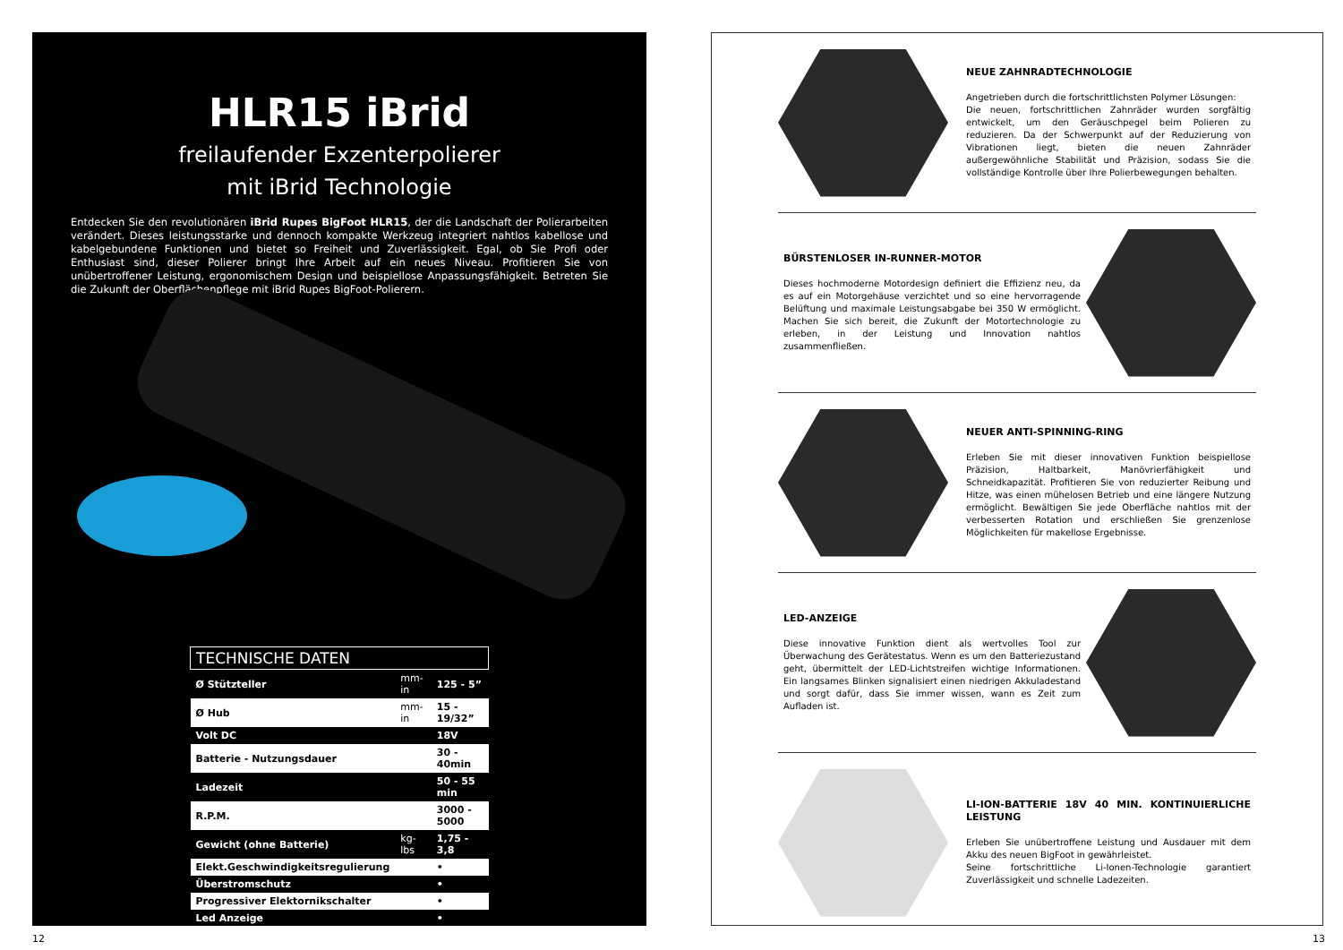HLR15 iBrid
freilaufender Exzenterpolierer
mit iBrid Technologie
Entdecken Sie den revolutionären iBrid Rupes BigFoot HLR15, der die Landschaft der Polierarbeiten verändert. Dieses leistungsstarke und dennoch kompakte Werkzeug integriert nahtlos kabellose und kabelgebundene Funktionen und bietet so Freiheit und Zuverlässigkeit. Egal, ob Sie Profi oder Enthusiast sind, dieser Polierer bringt Ihre Arbeit auf ein neues Niveau. Profitieren Sie von unübertroffener Leistung, ergonomischem Design und beispiellose Anpassungsfähigkeit. Betreten Sie die Zukunft der Oberflächenpflege mit iBrid Rupes BigFoot-Polierern.
| TECHNISCHE DATEN | | |
| --- | --- | --- |
| Ø Stützteller | mm-in | 125 - 5” |
| Ø Hub | mm-in | 15 - 19/32” |
| Volt DC | | 18V |
| Batterie - Nutzungsdauer | | 30 - 40min |
| Ladezeit | | 50 - 55 min |
| R.P.M. | | 3000 - 5000 |
| Gewicht (ohne Batterie) | kg-lbs | 1,75 - 3,8 |
| Elekt.Geschwindigkeitsregulierung | | • |
| Überstromschutz | | • |
| Progressiver Elektornikschalter | | • |
| Led Anzeige | | • |
NEUE ZAHNRADTECHNOLOGIE
Angetrieben durch die fortschrittlichsten Polymer Lösungen:
Die neuen, fortschrittlichen Zahnräder wurden sorgfältig entwickelt, um den Geräuschpegel beim Polieren zu reduzieren. Da der Schwerpunkt auf der Reduzierung von Vibrationen liegt, bieten die neuen Zahnräder außergewöhnliche Stabilität und Präzision, sodass Sie die vollständige Kontrolle über Ihre Polierbewegungen behalten.
BÜRSTENLOSER IN-RUNNER-MOTOR
Dieses hochmoderne Motordesign definiert die Effizienz neu, da es auf ein Motorgehäuse verzichtet und so eine hervorragende Belüftung und maximale Leistungsabgabe bei 350 W ermöglicht. Machen Sie sich bereit, die Zukunft der Motortechnologie zu erleben, in der Leistung und Innovation nahtlos zusammenfließen.
NEUER ANTI-SPINNING-RING
Erleben Sie mit dieser innovativen Funktion beispiellose Präzision, Haltbarkeit, Manövrierfähigkeit und Schneidkapazität. Profitieren Sie von reduzierter Reibung und Hitze, was einen mühelosen Betrieb und eine längere Nutzung ermöglicht. Bewältigen Sie jede Oberfläche nahtlos mit der verbesserten Rotation und erschließen Sie grenzenlose Möglichkeiten für makellose Ergebnisse.
LED-ANZEIGE
Diese innovative Funktion dient als wertvolles Tool zur Überwachung des Gerätestatus. Wenn es um den Batteriezustand geht, übermittelt der LED-Lichtstreifen wichtige Informationen. Ein langsames Blinken signalisiert einen niedrigen Akkuladestand und sorgt dafür, dass Sie immer wissen, wann es Zeit zum Aufladen ist.
LI-ION-BATTERIE 18V 40 MIN. KONTINUIERLICHE LEISTUNG
Erleben Sie unübertroffene Leistung und Ausdauer mit dem Akku des neuen BigFoot in gewährleistet.
Seine fortschrittliche Li-Ionen-Technologie garantiert Zuverlässigkeit und schnelle Ladezeiten.
12 13